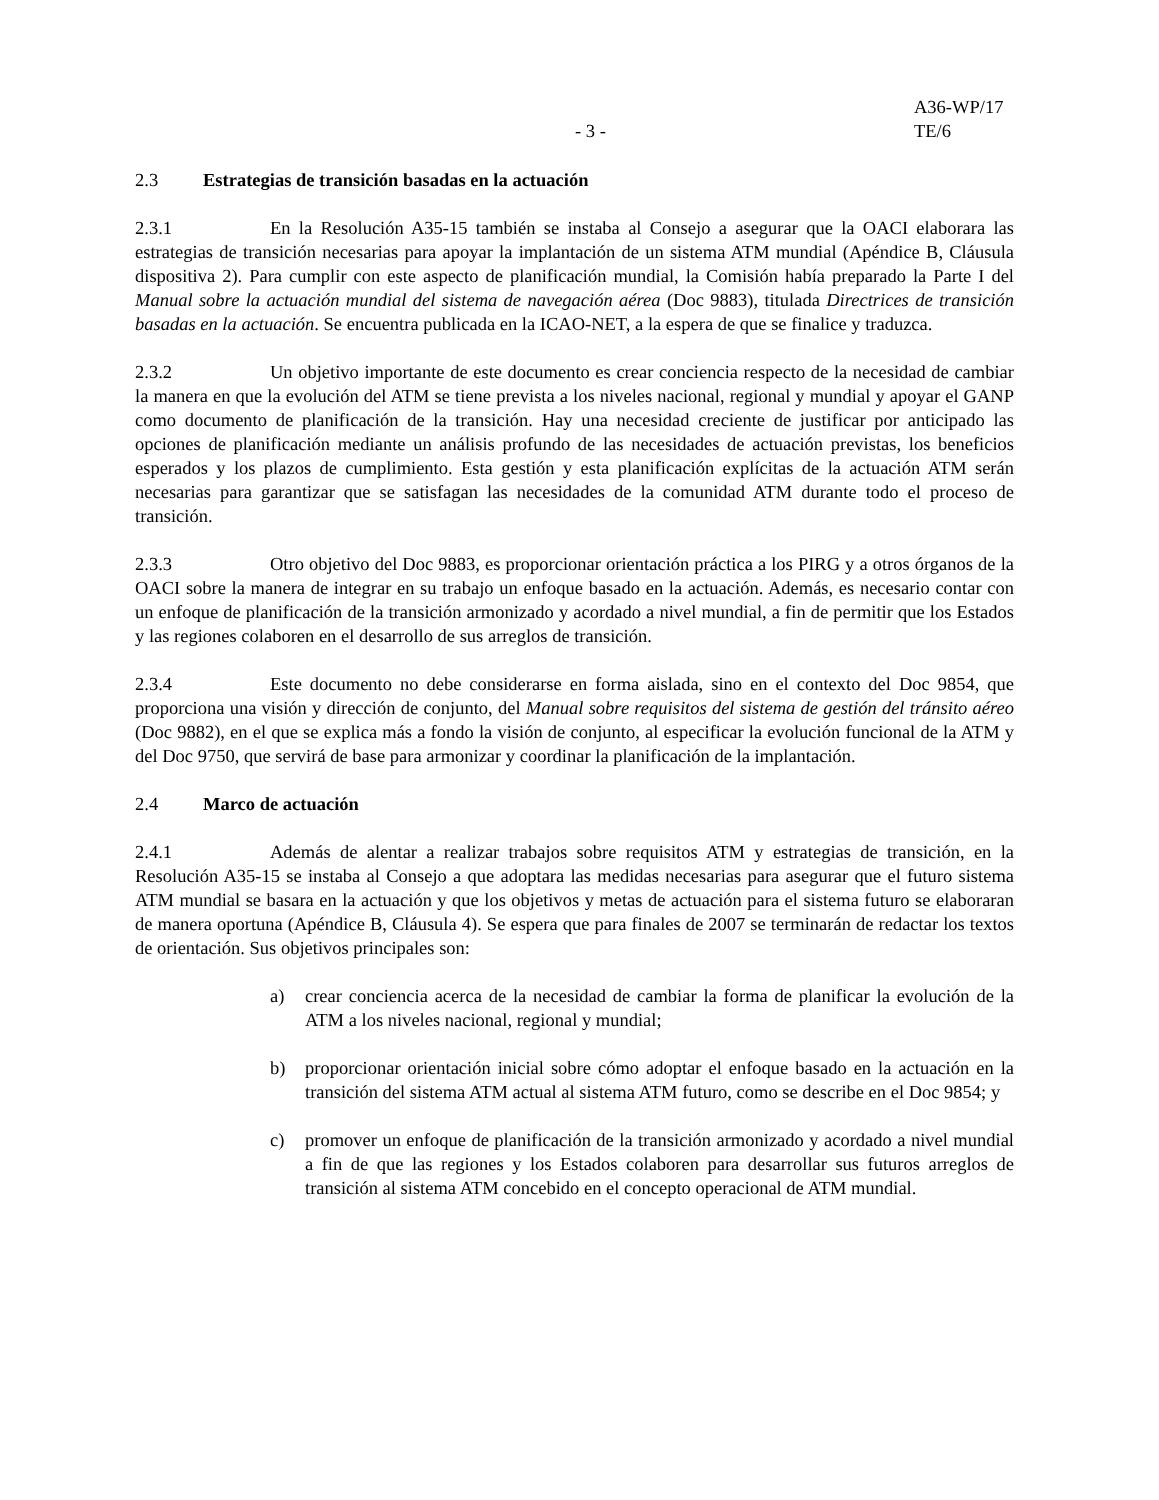- 3 -
A36-WP/17
TE/6
2.3 Estrategias de transición basadas en la actuación
2.3.1 En la Resolución A35-15 también se instaba al Consejo a asegurar que la OACI elaborara las estrategias de transición necesarias para apoyar la implantación de un sistema ATM mundial (Apéndice B, Cláusula dispositiva 2). Para cumplir con este aspecto de planificación mundial, la Comisión había preparado la Parte I del Manual sobre la actuación mundial del sistema de navegación aérea (Doc 9883), titulada Directrices de transición basadas en la actuación. Se encuentra publicada en la ICAO-NET, a la espera de que se finalice y traduzca.
2.3.2 Un objetivo importante de este documento es crear conciencia respecto de la necesidad de cambiar la manera en que la evolución del ATM se tiene prevista a los niveles nacional, regional y mundial y apoyar el GANP como documento de planificación de la transición. Hay una necesidad creciente de justificar por anticipado las opciones de planificación mediante un análisis profundo de las necesidades de actuación previstas, los beneficios esperados y los plazos de cumplimiento. Esta gestión y esta planificación explícitas de la actuación ATM serán necesarias para garantizar que se satisfagan las necesidades de la comunidad ATM durante todo el proceso de transición.
2.3.3 Otro objetivo del Doc 9883, es proporcionar orientación práctica a los PIRG y a otros órganos de la OACI sobre la manera de integrar en su trabajo un enfoque basado en la actuación. Además, es necesario contar con un enfoque de planificación de la transición armonizado y acordado a nivel mundial, a fin de permitir que los Estados y las regiones colaboren en el desarrollo de sus arreglos de transición.
2.3.4 Este documento no debe considerarse en forma aislada, sino en el contexto del Doc 9854, que proporciona una visión y dirección de conjunto, del Manual sobre requisitos del sistema de gestión del tránsito aéreo (Doc 9882), en el que se explica más a fondo la visión de conjunto, al especificar la evolución funcional de la ATM y del Doc 9750, que servirá de base para armonizar y coordinar la planificación de la implantación.
2.4 Marco de actuación
2.4.1 Además de alentar a realizar trabajos sobre requisitos ATM y estrategias de transición, en la Resolución A35-15 se instaba al Consejo a que adoptara las medidas necesarias para asegurar que el futuro sistema ATM mundial se basara en la actuación y que los objetivos y metas de actuación para el sistema futuro se elaboraran de manera oportuna (Apéndice B, Cláusula 4). Se espera que para finales de 2007 se terminarán de redactar los textos de orientación. Sus objetivos principales son:
a) crear conciencia acerca de la necesidad de cambiar la forma de planificar la evolución de la ATM a los niveles nacional, regional y mundial;
b) proporcionar orientación inicial sobre cómo adoptar el enfoque basado en la actuación en la transición del sistema ATM actual al sistema ATM futuro, como se describe en el Doc 9854; y
c) promover un enfoque de planificación de la transición armonizado y acordado a nivel mundial a fin de que las regiones y los Estados colaboren para desarrollar sus futuros arreglos de transición al sistema ATM concebido en el concepto operacional de ATM mundial.